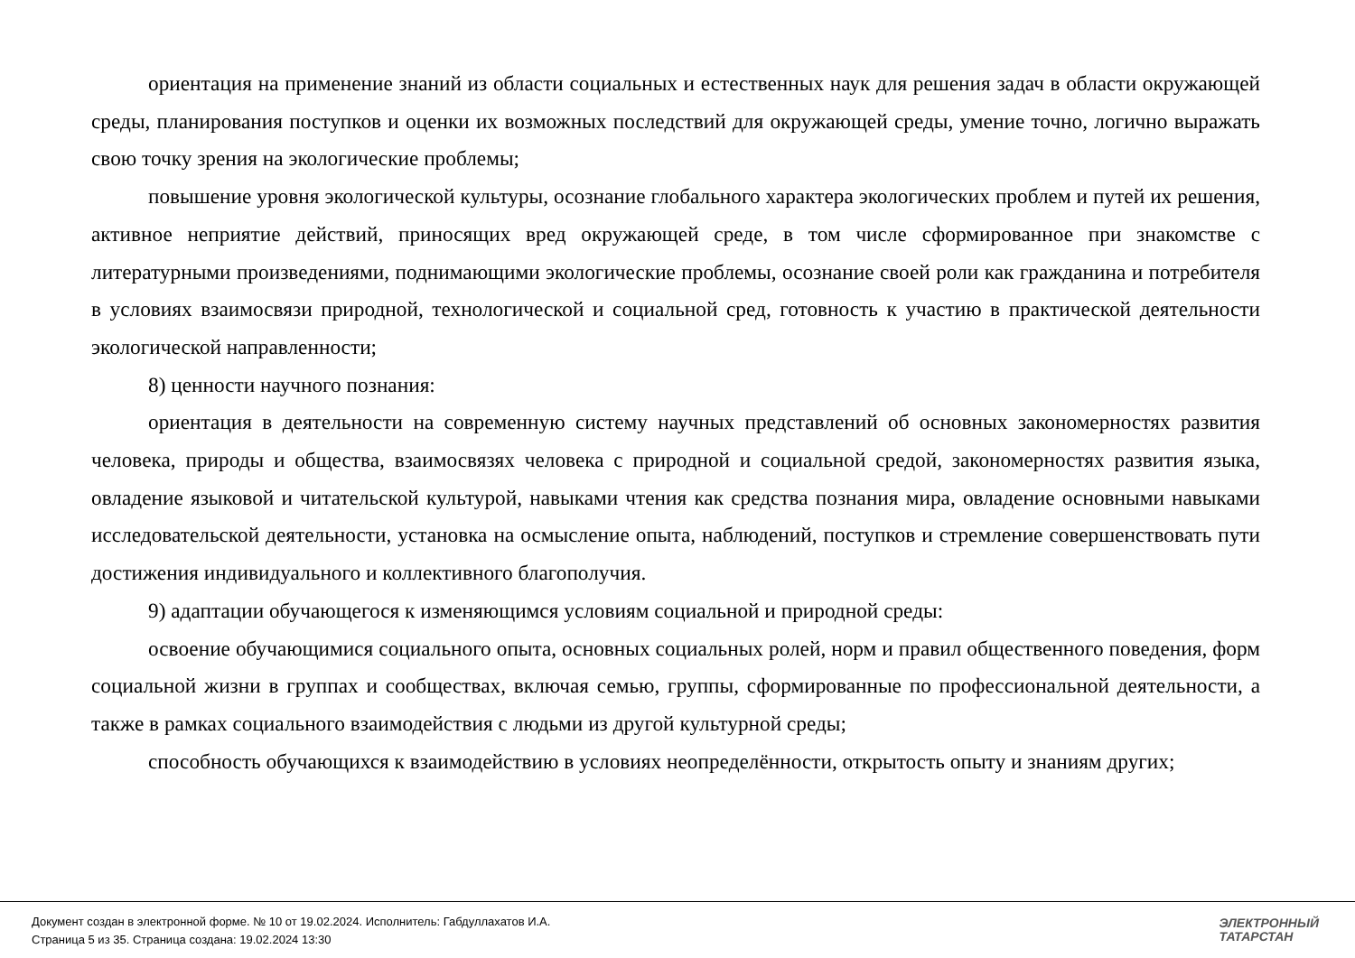ориентация на применение знаний из области социальных и естественных наук для решения задач в области окружающей среды, планирования поступков и оценки их возможных последствий для окружающей среды, умение точно, логично выражать свою точку зрения на экологические проблемы;
повышение уровня экологической культуры, осознание глобального характера экологических проблем и путей их решения, активное неприятие действий, приносящих вред окружающей среде, в том числе сформированное при знакомстве с литературными произведениями, поднимающими экологические проблемы, осознание своей роли как гражданина и потребителя в условиях взаимосвязи природной, технологической и социальной сред, готовность к участию в практической деятельности экологической направленности;
8) ценности научного познания:
ориентация в деятельности на современную систему научных представлений об основных закономерностях развития человека, природы и общества, взаимосвязях человека с природной и социальной средой, закономерностях развития языка, овладение языковой и читательской культурой, навыками чтения как средства познания мира, овладение основными навыками исследовательской деятельности, установка на осмысление опыта, наблюдений, поступков и стремление совершенствовать пути достижения индивидуального и коллективного благополучия.
9) адаптации обучающегося к изменяющимся условиям социальной и природной среды:
освоение обучающимися социального опыта, основных социальных ролей, норм и правил общественного поведения, форм социальной жизни в группах и сообществах, включая семью, группы, сформированные по профессиональной деятельности, а также в рамках социального взаимодействия с людьми из другой культурной среды;
способность обучающихся к взаимодействию в условиях неопределённости, открытость опыту и знаниям других;
Документ создан в электронной форме. № 10 от 19.02.2024. Исполнитель: Габдуллахатов И.А.
Страница 5 из 35. Страница создана: 19.02.2024 13:30
ЭЛЕКТРОННЫЙ
ТАТАРСТАН